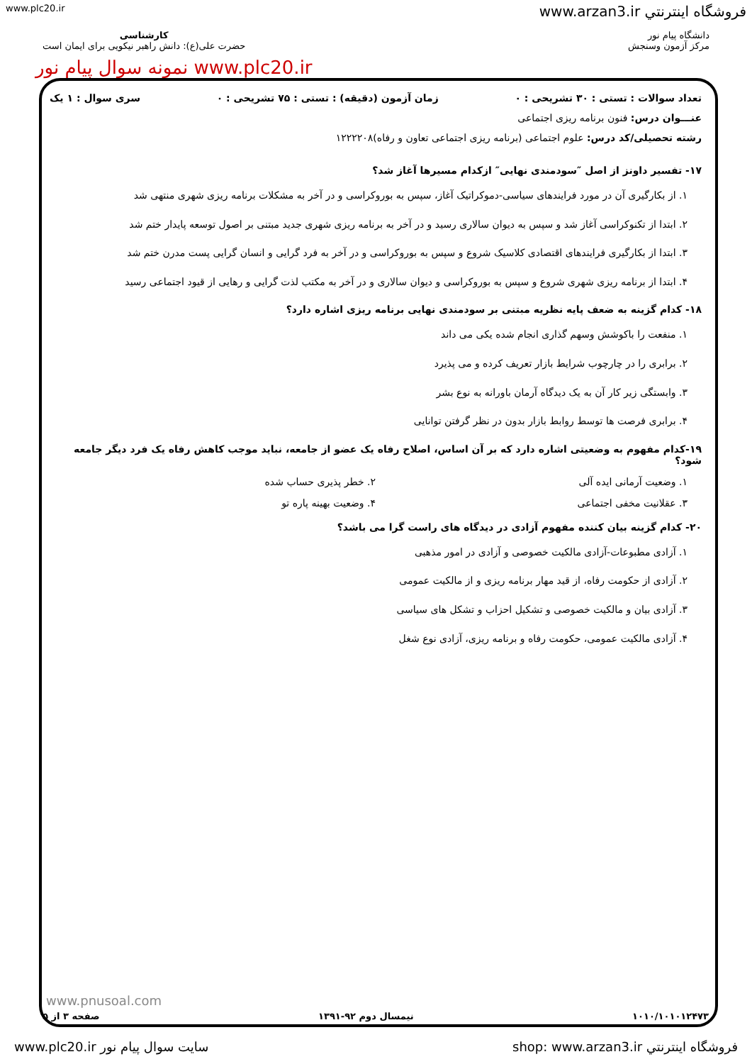www.plc20.ir www.arzan3.ir فروشگاه اينترنتي
دانشگاه پیام نور
مرکز آزمون وسنجش
کارشناسی
حضرت علی(ع): دانش راهبر نیکویی برای ایمان است
www.plc20.ir نمونه سوال پیام نور
تعداد سوالات : تستی : ۳۰ تشریحی : ۰ زمان آزمون (دقیقه) : تستی : ۷۵ تشریحی : ۰ سری سوال : ۱ یک
عنـــوان درس: فنون برنامه ریزی اجتماعی
رشته تحصیلی/کد درس: علوم اجتماعی (برنامه ریزی اجتماعی تعاون و رفاه)۱۲۲۲۲۰۸
۱۷- تفسیر داونز از اصل ″سودمندی نهایی″ ازکدام مسیرها آغاز شد؟
۱. از بکارگیری آن در مورد فرایندهای سیاسی-دموکراتیک آغاز، سپس به بوروکراسی و در آخر به مشکلات برنامه ریزی شهری منتهی شد
۲. ابتدا از تکنوکراسی آغاز شد و سپس به دیوان سالاری رسید و در آخر به برنامه ریزی شهری جدید مبتنی بر اصول توسعه پایدار ختم شد
۳. ابتدا از بکارگیری فرایندهای اقتصادی کلاسیک شروع و سپس به بوروکراسی و در آخر به فرد گرایی و انسان گرایی پست مدرن ختم شد
۴. ابتدا از برنامه ریزی شهری شروع و سپس به بوروکراسی و دیوان سالاری و در آخر به مکتب لذت گرایی و رهایی از قیود اجتماعی رسید
۱۸- کدام گزینه به ضعف پایه نظریه مبتنی بر سودمندی نهایی برنامه ریزی اشاره دارد؟
۱. منفعت را باکوشش وسهم گذاری انجام شده یکی می داند
۲. برابری را در چارچوب شرایط بازار تعریف کرده و می پذیرد
۳. وابستگی زیر کار آن به یک دیدگاه آرمان باورانه به نوع بشر
۴. برابری فرصت ها توسط روابط بازار بدون در نظر گرفتن توانایی
۱۹-کدام مفهوم به وضعیتی اشاره دارد که بر آن اساس، اصلاح رفاه یک عضو از جامعه، نباید موجب کاهش رفاه یک فرد دیگر جامعه شود؟
۱. وضعیت آرمانی ایده آلی ۲. خطر پذیری حساب شده
۳. عقلانیت مخفی اجتماعی ۴. وضعیت بهینه پاره تو
۲۰- کدام گزینه بیان کننده مفهوم آزادی در دیدگاه های راست گرا می باشد؟
۱. آزادی مطبوعات-آزادی مالکیت خصوصی و آزادی در امور مذهبی
۲. آزادی از حکومت رفاه، از قید مهار برنامه ریزی و از مالکیت عمومی
۳. آزادی بیان و مالکیت خصوصی و تشکیل احزاب و تشکل های سیاسی
۴. آزادی مالکیت عمومی، حکومت رفاه و برنامه ریزی، آزادی نوع شغل
www.pnusoal.com
۱۰۱۰/۱۰۱۰۱۲۴۷۳ نیمسال دوم ۹۲-۱۳۹۱ صفحه ۳ از ۵
www.plc20.ir سایت سوال پیام نور shop: www.arzan3.ir فروشگاه اينترنتي